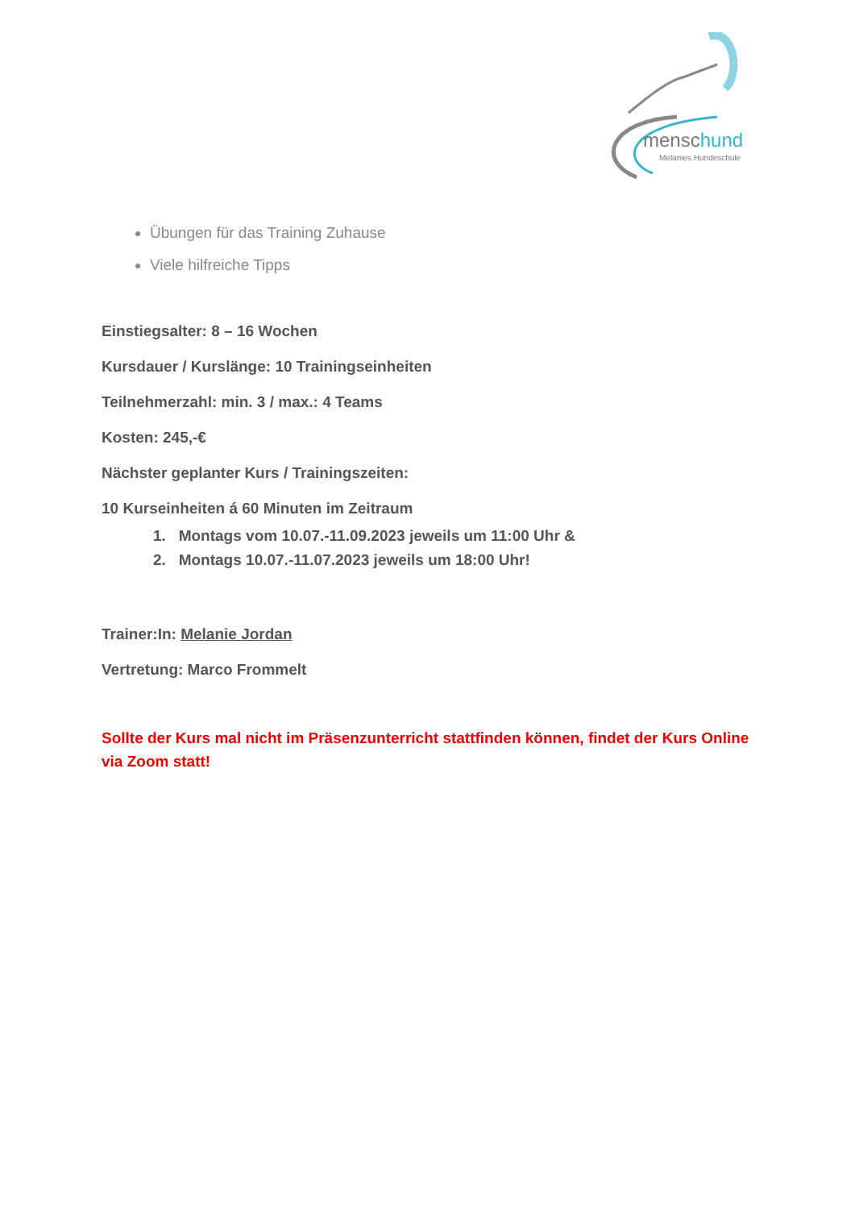menschund
Melanies Hundeschule
Übungen für das Training Zuhause
Viele hilfreiche Tipps
Einstiegsalter: 8 – 16 Wochen
Kursdauer / Kurslänge: 10 Trainingseinheiten
Teilnehmerzahl: min. 3 / max.: 4 Teams
Kosten: 245,-€
Nächster geplanter Kurs / Trainingszeiten:
10 Kurseinheiten á 60 Minuten im Zeitraum
1. Montags vom 10.07.-11.09.2023 jeweils um 11:00 Uhr &
2. Montags 10.07.-11.07.2023 jeweils um 18:00 Uhr!
Trainer:In: Melanie Jordan
Vertretung: Marco Frommelt
Sollte der Kurs mal nicht im Präsenzunterricht stattfinden können, findet der Kurs Online via Zoom statt!